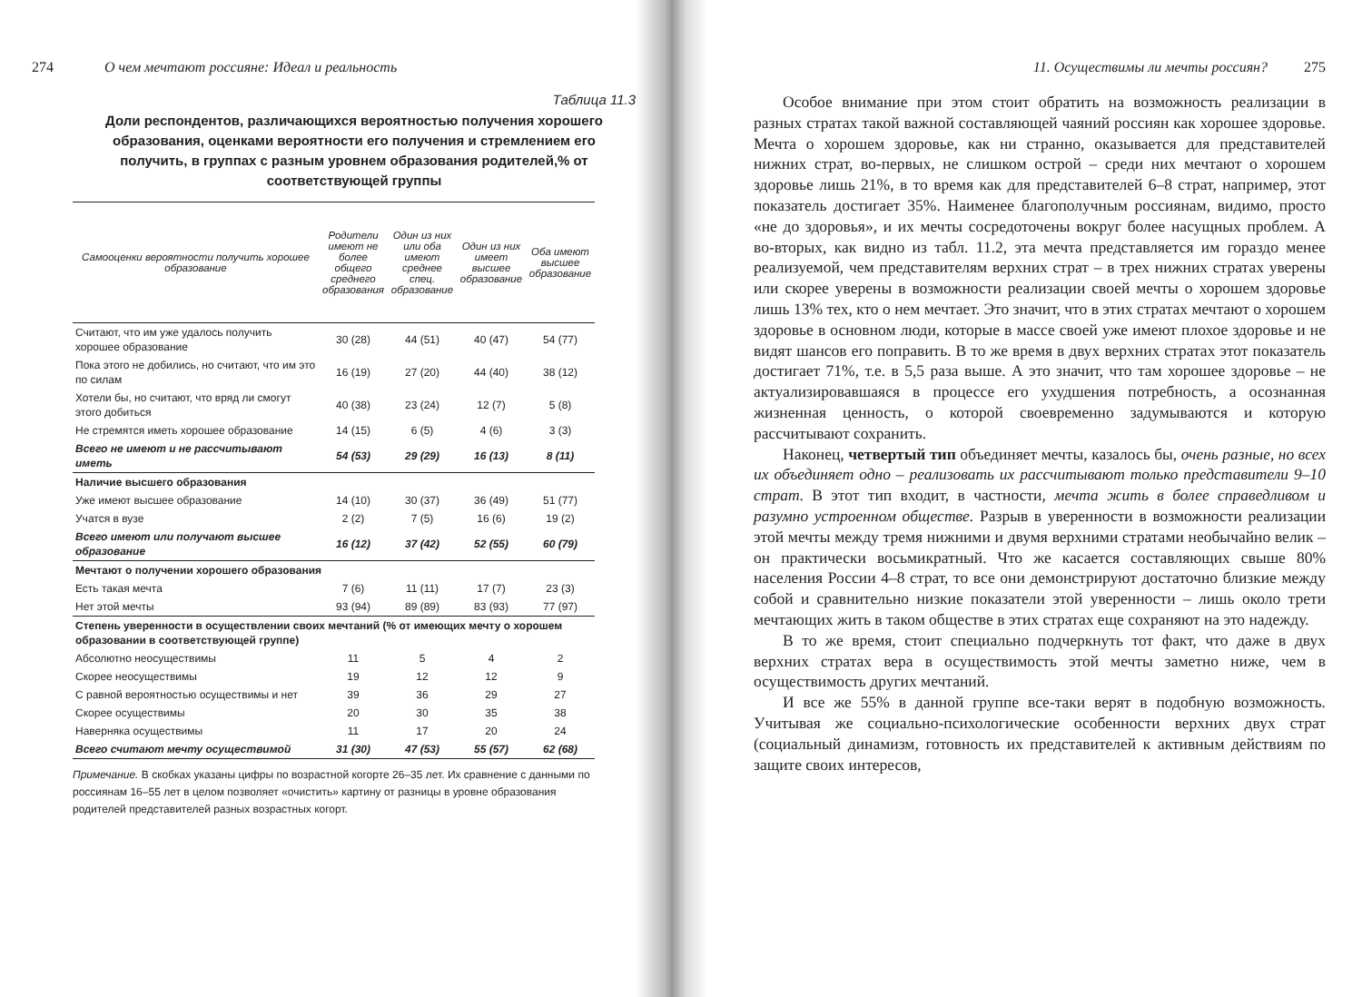274 О чем мечтают россияне: Идеал и реальность
Таблица 11.3
Доли респондентов, различающихся вероятностью получения хорошего образования, оценками вероятности его получения и стремлением его получить, в группах с разным уровнем образования родителей,% от соответствующей группы
| Самооценки вероятности получить хорошее образование | Родители имеют не более общего среднего образования | Один из них или оба имеют среднее спец. образование | Один из них имеет высшее образование | Оба имеют высшее образование |
| --- | --- | --- | --- | --- |
| Считают, что им уже удалось получить хорошее образование | 30 (28) | 44 (51) | 40 (47) | 54 (77) |
| Пока этого не добились, но считают, что им это по силам | 16 (19) | 27 (20) | 44 (40) | 38 (12) |
| Хотели бы, но считают, что вряд ли смогут этого добиться | 40 (38) | 23 (24) | 12 (7) | 5 (8) |
| Не стремятся иметь хорошее образование | 14 (15) | 6 (5) | 4 (6) | 3 (3) |
| Всего не имеют и не рассчитывают иметь | 54 (53) | 29 (29) | 16 (13) | 8 (11) |
| Наличие высшего образования | | | | |
| Уже имеют высшее образование | 14 (10) | 30 (37) | 36 (49) | 51 (77) |
| Учатся в вузе | 2 (2) | 7 (5) | 16 (6) | 19 (2) |
| Всего имеют или получают высшее образование | 16 (12) | 37 (42) | 52 (55) | 60 (79) |
| Мечтают о получении хорошего образования | | | | |
| Есть такая мечта | 7 (6) | 11 (11) | 17 (7) | 23 (3) |
| Нет этой мечты | 93 (94) | 89 (89) | 83 (93) | 77 (97) |
| Степень уверенности в осуществлении своих мечтаний (% от имеющих мечту о хорошем образовании в соответствующей группе) | | | | |
| Абсолютно неосуществимы | 11 | 5 | 4 | 2 |
| Скорее неосуществимы | 19 | 12 | 12 | 9 |
| С равной вероятностью осуществимы и нет | 39 | 36 | 29 | 27 |
| Скорее осуществимы | 20 | 30 | 35 | 38 |
| Наверняка осуществимы | 11 | 17 | 20 | 24 |
| Всего считают мечту осуществимой | 31 (30) | 47 (53) | 55 (57) | 62 (68) |
Примечание. В скобках указаны цифры по возрастной когорте 26–35 лет. Их сравнение с данными по россиянам 16–55 лет в целом позволяет «очистить» картину от разницы в уровне образования родителей представителей разных возрастных когорт.
11. Осуществимы ли мечты россиян? 275
Особое внимание при этом стоит обратить на возможность реализации в разных стратах такой важной составляющей чаяний россиян как хорошее здоровье. Мечта о хорошем здоровье, как ни странно, оказывается для представителей нижних страт, во-первых, не слишком острой – среди них мечтают о хорошем здоровье лишь 21%, в то время как для представителей 6–8 страт, например, этот показатель достигает 35%. Наименее благополучным россиянам, видимо, просто «не до здоровья», и их мечты сосредоточены вокруг более насущных проблем. А во-вторых, как видно из табл. 11.2, эта мечта представляется им гораздо менее реализуемой, чем представителям верхних страт – в трех нижних стратах уверены или скорее уверены в возможности реализации своей мечты о хорошем здоровье лишь 13% тех, кто о нем мечтает. Это значит, что в этих стратах мечтают о хорошем здоровье в основном люди, которые в массе своей уже имеют плохое здоровье и не видят шансов его поправить. В то же время в двух верхних стратах этот показатель достигает 71%, т.е. в 5,5 раза выше. А это значит, что там хорошее здоровье – не актуализировавшаяся в процессе его ухудшения потребность, а осознанная жизненная ценность, о которой своевременно задумываются и которую рассчитывают сохранить.
Наконец, четвертый тип объединяет мечты, казалось бы, очень разные, но всех их объединяет одно – реализовать их рассчитывают только представители 9–10 страт. В этот тип входит, в частности, мечта жить в более справедливом и разумно устроенном обществе. Разрыв в уверенности в возможности реализации этой мечты между тремя нижними и двумя верхними стратами необычайно велик – он практически восьмикратный. Что же касается составляющих свыше 80% населения России 4–8 страт, то все они демонстрируют достаточно близкие между собой и сравнительно низкие показатели этой уверенности – лишь около трети мечтающих жить в таком обществе в этих стратах еще сохраняют на это надежду.
В то же время, стоит специально подчеркнуть тот факт, что даже в двух верхних стратах вера в осуществимость этой мечты заметно ниже, чем в осуществимость других мечтаний.
И все же 55% в данной группе все-таки верят в подобную возможность. Учитывая же социально-психологические особенности верхних двух страт (социальный динамизм, готовность их представителей к активным действиям по защите своих интересов,